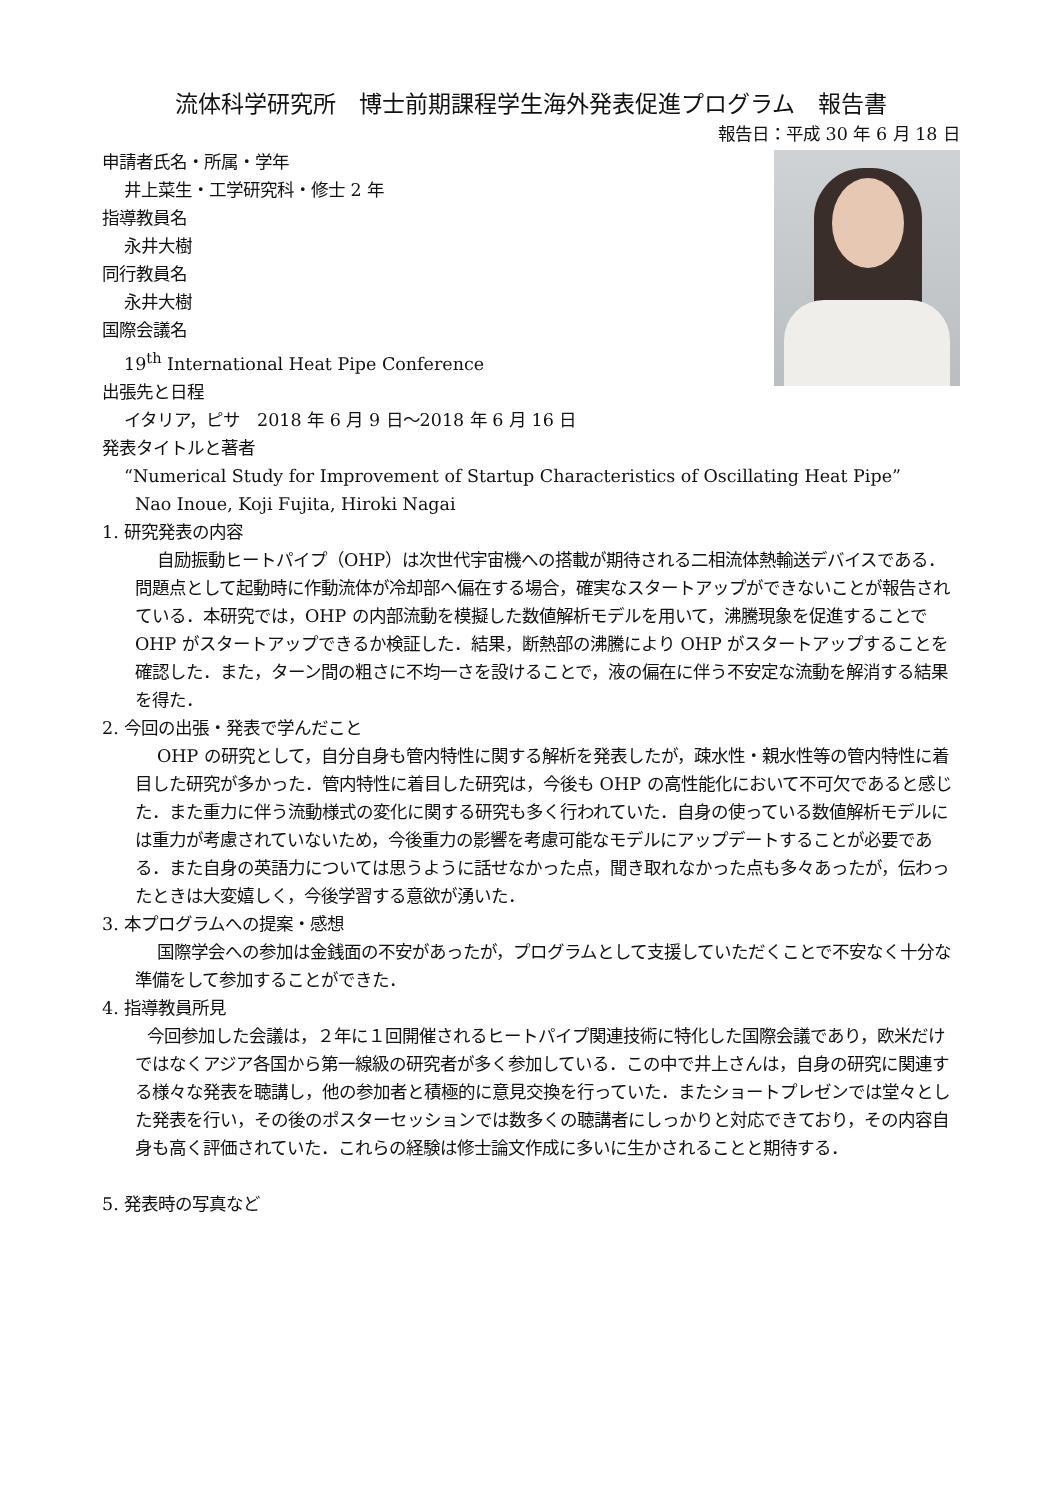流体科学研究所　博士前期課程学生海外発表促進プログラム　報告書
報告日：平成 30 年 6 月 18 日
申請者氏名・所属・学年
井上菜生・工学研究科・修士 2 年
指導教員名
永井大樹
同行教員名
永井大樹
国際会議名
19<sup>th</sup> International Heat Pipe Conference
出張先と日程
イタリア，ピサ　2018 年 6 月 9 日〜2018 年 6 月 16 日
発表タイトルと著者
“Numerical Study for Improvement of Startup Characteristics of Oscillating Heat Pipe”
Nao Inoue, Koji Fujita, Hiroki Nagai
1. 研究発表の内容
自励振動ヒートパイプ（OHP）は次世代宇宙機への搭載が期待される二相流体熱輸送デバイスである．問題点として起動時に作動流体が冷却部へ偏在する場合，確実なスタートアップができないことが報告されている．本研究では，OHP の内部流動を模擬した数値解析モデルを用いて，沸騰現象を促進することで OHP がスタートアップできるか検証した．結果，断熱部の沸騰により OHP がスタートアップすることを確認した．また，ターン間の粗さに不均一さを設けることで，液の偏在に伴う不安定な流動を解消する結果を得た．
2. 今回の出張・発表で学んだこと
OHP の研究として，自分自身も管内特性に関する解析を発表したが，疎水性・親水性等の管内特性に着目した研究が多かった．管内特性に着目した研究は，今後も OHP の高性能化において不可欠であると感じた．また重力に伴う流動様式の変化に関する研究も多く行われていた．自身の使っている数値解析モデルには重力が考慮されていないため，今後重力の影響を考慮可能なモデルにアップデートすることが必要である．また自身の英語力については思うように話せなかった点，聞き取れなかった点も多々あったが，伝わったときは大変嬉しく，今後学習する意欲が湧いた．
3. 本プログラムへの提案・感想
国際学会への参加は金銭面の不安があったが，プログラムとして支援していただくことで不安なく十分な準備をして参加することができた．
4. 指導教員所見
今回参加した会議は，２年に１回開催されるヒートパイプ関連技術に特化した国際会議であり，欧米だけではなくアジア各国から第一線級の研究者が多く参加している．この中で井上さんは，自身の研究に関連する様々な発表を聴講し，他の参加者と積極的に意見交換を行っていた．またショートプレゼンでは堂々とした発表を行い，その後のポスターセッションでは数多くの聴講者にしっかりと対応できており，その内容自身も高く評価されていた．これらの経験は修士論文作成に多いに生かされることと期待する．
5. 発表時の写真など